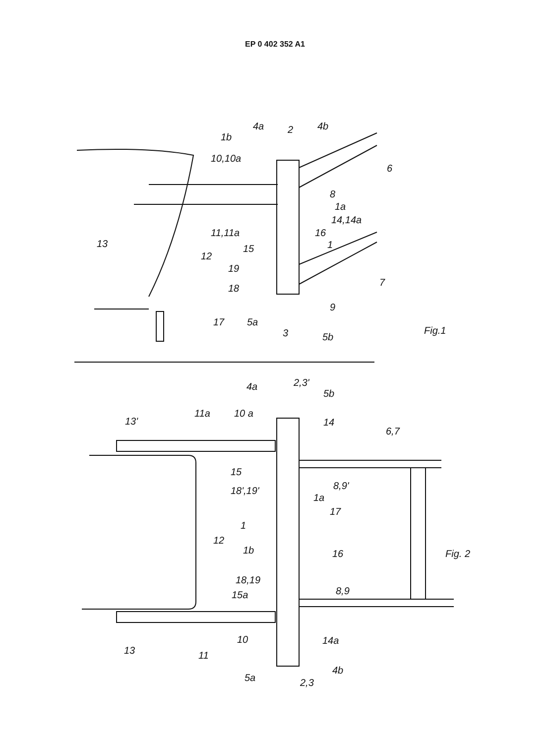EP 0 402 352 A1
4a
2
4b
1b
10,10a
6
8
1a
14,14a
11,11a
16
1
13
12
15
19
18
7
9
17
5a
3
5b
Fig.1
4a
2,3'
5b
13'
11a
10 a
14
6,7
15
8,9'
18',19'
1a
17
1
12
1b
16
Fig. 2
18,19
8,9
15a
10
14a
13
11
5a
4b
2,3